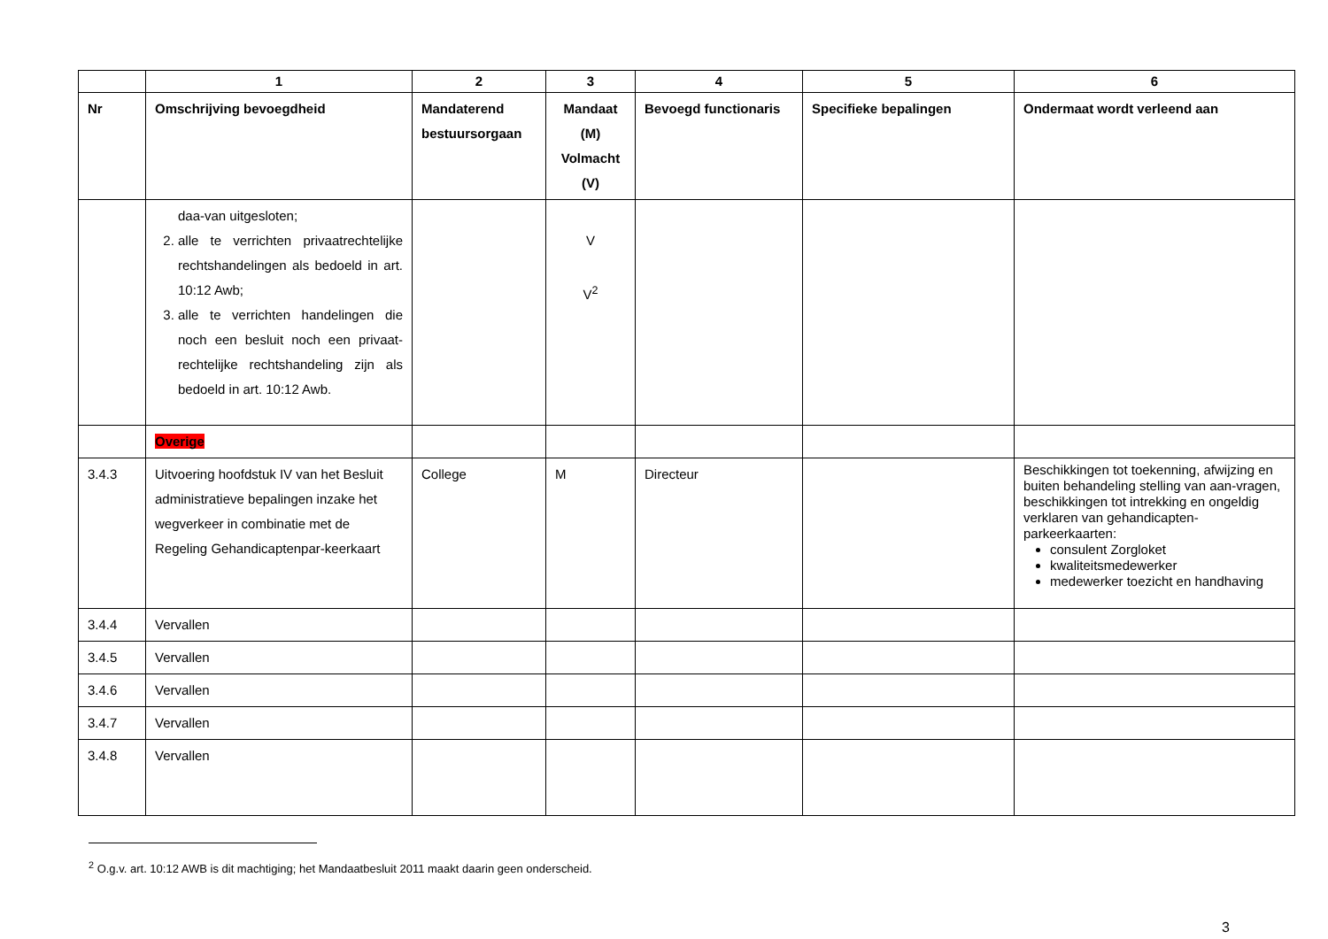| | 1 | 2 | 3 | 4 | 5 | 6 |
| --- | --- | --- | --- | --- | --- | --- |
| Nr | Omschrijving bevoegdheid | Mandaterend bestuursorgaan | Mandaat (M) Volmacht (V) | Bevoegd functionaris | Specifieke bepalingen | Ondermaat wordt verleend aan |
| | daa-van uitgesloten; 2. alle te verrichten privaatrechtelijke rechtshandelingen als bedoeld in art. 10:12 Awb; 3. alle te verrichten handelingen die noch een besluit noch een privaat-rechtelijke rechtshandeling zijn als bedoeld in art. 10:12 Awb. | | V V<sup>2</sup> | | | |
| | Overige | | | | | |
| 3.4.3 | Uitvoering hoofdstuk IV van het Besluit administratieve bepalingen inzake het wegverkeer in combinatie met de Regeling Gehandicaptenpar-keerkaart | College | M | Directeur | | Beschikkingen tot toekenning, afwijzing en buiten behandeling stelling van aan-vragen, beschikkingen tot intrekking en ongeldig verklaren van gehandicapten-parkeerkaarten: consulent Zorgloket kwaliteitsmedewerker medewerker toezicht en handhaving |
| 3.4.4 | Vervallen | | | | | |
| 3.4.5 | Vervallen | | | | | |
| 3.4.6 | Vervallen | | | | | |
| 3.4.7 | Vervallen | | | | | |
| 3.4.8 | Vervallen | | | | | |
<sup>2</sup> O.g.v. art. 10:12 AWB is dit machtiging; het Mandaatbesluit 2011 maakt daarin geen onderscheid.
3